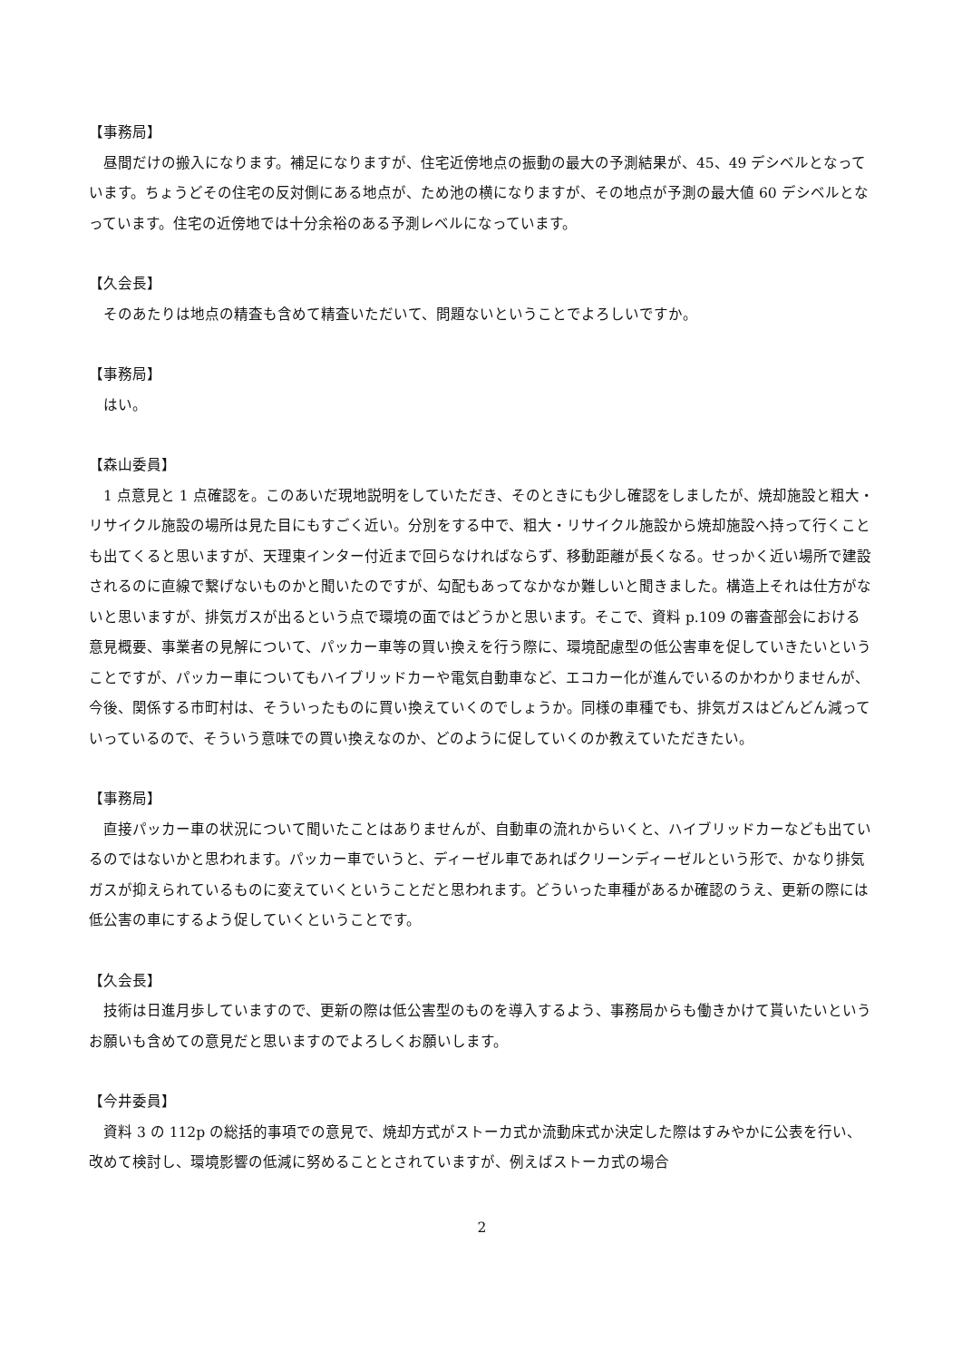【事務局】
　昼間だけの搬入になります。補足になりますが、住宅近傍地点の振動の最大の予測結果が、45、49 デシベルとなっています。ちょうどその住宅の反対側にある地点が、ため池の横になりますが、その地点が予測の最大値 60 デシベルとなっています。住宅の近傍地では十分余裕のある予測レベルになっています。
【久会長】
　そのあたりは地点の精査も含めて精査いただいて、問題ないということでよろしいですか。
【事務局】
　はい。
【森山委員】
　1 点意見と 1 点確認を。このあいだ現地説明をしていただき、そのときにも少し確認をしましたが、焼却施設と粗大・リサイクル施設の場所は見た目にもすごく近い。分別をする中で、粗大・リサイクル施設から焼却施設へ持って行くことも出てくると思いますが、天理東インター付近まで回らなければならず、移動距離が長くなる。せっかく近い場所で建設されるのに直線で繋げないものかと聞いたのですが、勾配もあってなかなか難しいと聞きました。構造上それは仕方がないと思いますが、排気ガスが出るという点で環境の面ではどうかと思います。そこで、資料 p.109 の審査部会における意見概要、事業者の見解について、パッカー車等の買い換えを行う際に、環境配慮型の低公害車を促していきたいということですが、パッカー車についてもハイブリッドカーや電気自動車など、エコカー化が進んでいるのかわかりませんが、今後、関係する市町村は、そういったものに買い換えていくのでしょうか。同様の車種でも、排気ガスはどんどん減っていっているので、そういう意味での買い換えなのか、どのように促していくのか教えていただきたい。
【事務局】
　直接パッカー車の状況について聞いたことはありませんが、自動車の流れからいくと、ハイブリッドカーなども出ているのではないかと思われます。パッカー車でいうと、ディーゼル車であればクリーンディーゼルという形で、かなり排気ガスが抑えられているものに変えていくということだと思われます。どういった車種があるか確認のうえ、更新の際には低公害の車にするよう促していくということです。
【久会長】
　技術は日進月歩していますので、更新の際は低公害型のものを導入するよう、事務局からも働きかけて貰いたいというお願いも含めての意見だと思いますのでよろしくお願いします。
【今井委員】
　資料 3 の 112p の総括的事項での意見で、焼却方式がストーカ式か流動床式か決定した際はすみやかに公表を行い、改めて検討し、環境影響の低減に努めることとされていますが、例えばストーカ式の場合
2